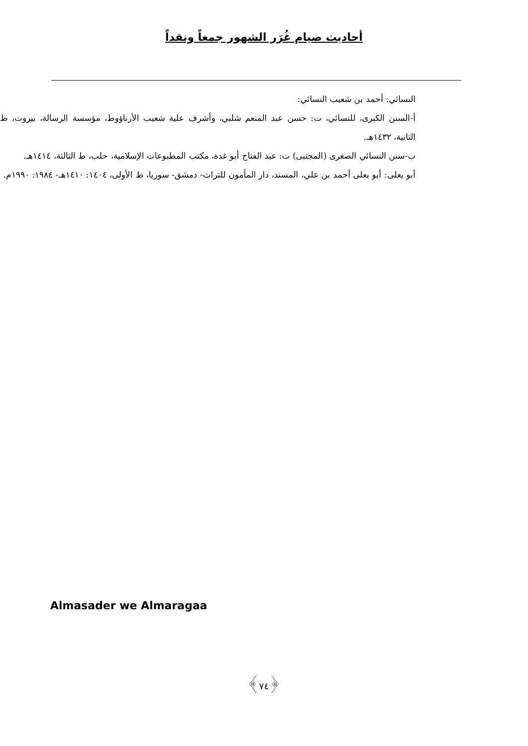أحاديث صيام غُرَر الشهور جمعاً ونقداً
النسائي: أحمد بن شعيب النسائي:
أ-السنن الكبرى، للنسائي، ت: حسن عبد المنعم شلبي، وأشرف علية شعيب الأرناؤوط، مؤسسة الرسالة، بيروت، ط الثانية، ١٤٣٢هـ.
ب-سنن النسائي الصغرى (المجتبى) ت: عبد الفتاح أبو غدة، مكتب المطبوعات الإسلامية، حلب، ط الثالثة، ١٤١٤هـ.
أبو يعلى: أبو يعلى أحمد بن علي، المسند، دار المأمون للتراث- دمشق- سوريا، ط الأولى، ١٤٠٤: ١٤١٠هـ- ١٩٨٤: ١٩٩٠م.
Almasader we Almaragaa
﴿٧٤﴾